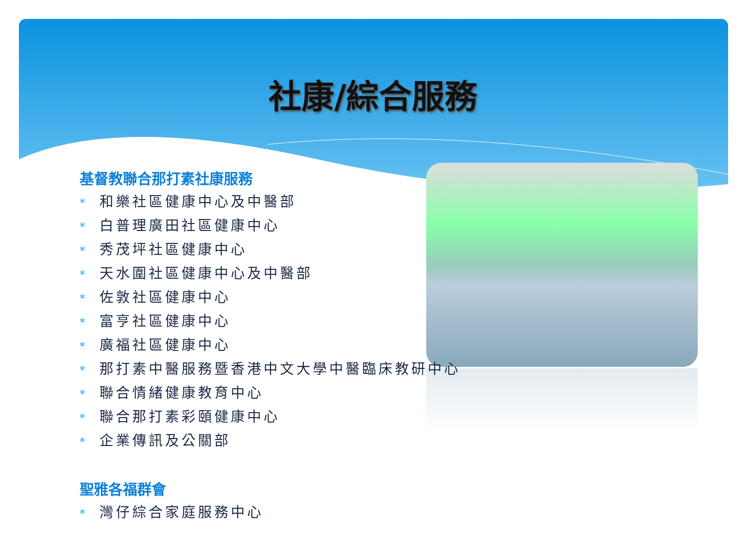社康/綜合服務
基督教聯合那打素社康服務
* 和樂社區健康中心及中醫部
* 白普理廣田社區健康中心
* 秀茂坪社區健康中心
* 天水圍社區健康中心及中醫部
* 佐敦社區健康中心
* 富亨社區健康中心
* 廣福社區健康中心
* 那打素中醫服務暨香港中文大學中醫臨床教研中心
* 聯合情緒健康教育中心
* 聯合那打素彩頤健康中心
* 企業傳訊及公關部
聖雅各福群會
* 灣仔綜合家庭服務中心